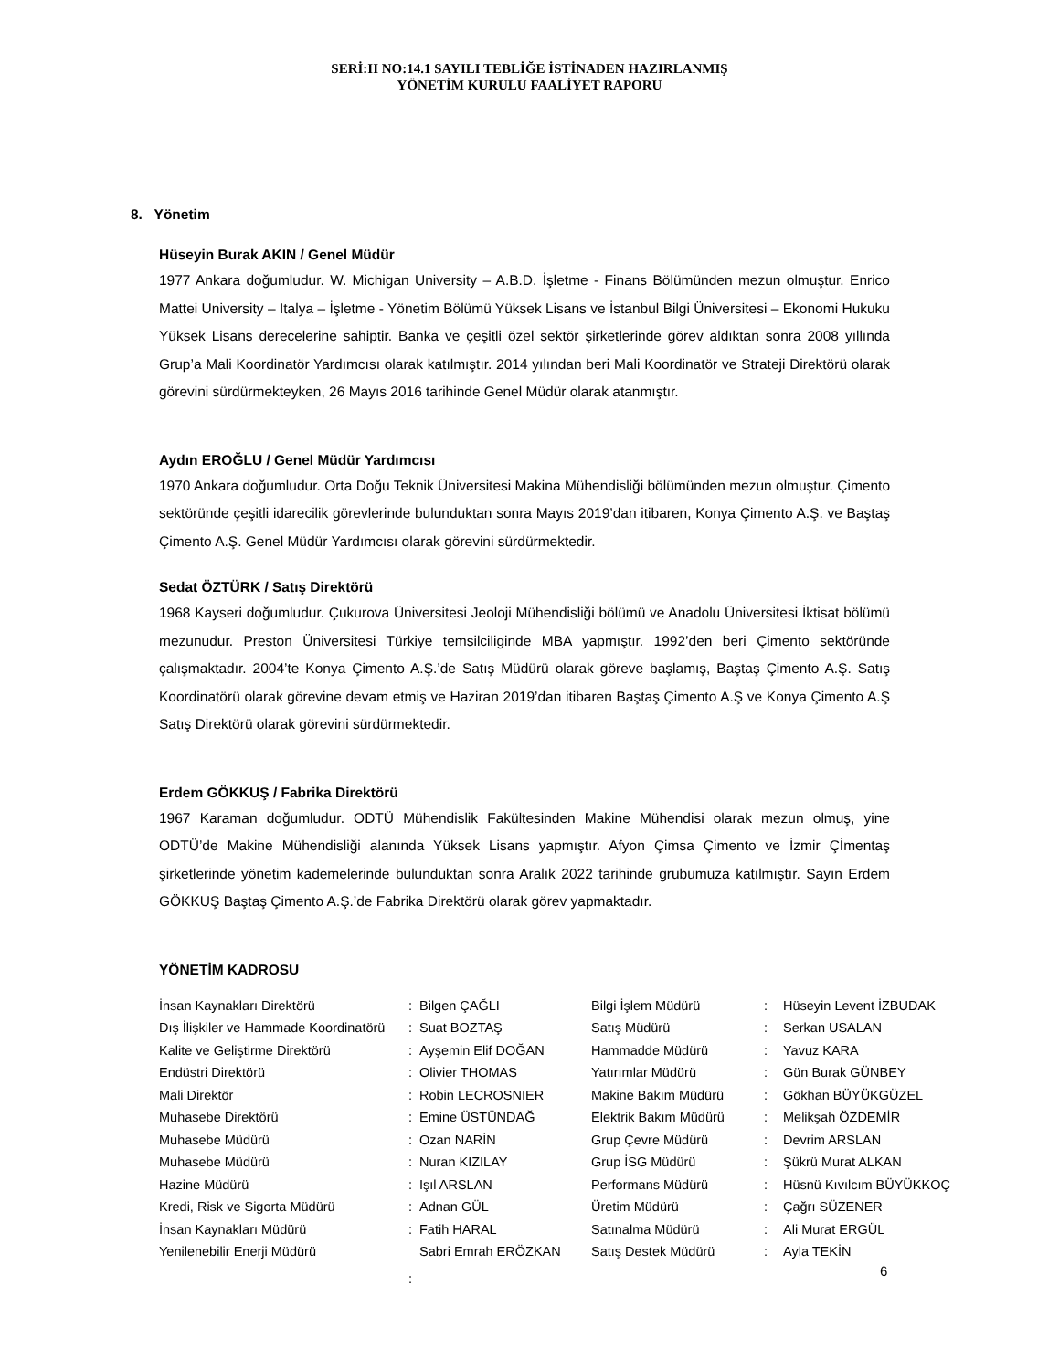SERİ:II NO:14.1 SAYILI TEBLİĞE İSTİNADEN HAZIRLANMIŞ
YÖNETİM KURULU FAALİYET RAPORU
8. Yönetim
Hüseyin Burak AKIN / Genel Müdür
1977 Ankara doğumludur. W. Michigan University – A.B.D. İşletme - Finans Bölümünden mezun olmuştur. Enrico Mattei University – Italya – İşletme - Yönetim Bölümü Yüksek Lisans ve İstanbul Bilgi Üniversitesi – Ekonomi Hukuku Yüksek Lisans derecelerine sahiptir. Banka ve çeşitli özel sektör şirketlerinde görev aldıktan sonra 2008 yıllında Grup’a Mali Koordinatör Yardımcısı olarak katılmıştır. 2014 yılından beri Mali Koordinatör ve Strateji Direktörü olarak görevini sürdürmekteyken, 26 Mayıs 2016 tarihinde Genel Müdür olarak atanmıştır.
Aydın EROĞLU / Genel Müdür Yardımcısı
1970 Ankara doğumludur. Orta Doğu Teknik Üniversitesi Makina Mühendisliği bölümünden mezun olmuştur. Çimento sektöründe çeşitli idarecilik görevlerinde bulunduktan sonra Mayıs 2019’dan itibaren, Konya Çimento A.Ş. ve Baştaş Çimento A.Ş. Genel Müdür Yardımcısı olarak görevini sürdürmektedir.
Sedat ÖZTÜRK / Satış Direktörü
1968 Kayseri doğumludur. Çukurova Üniversitesi Jeoloji Mühendisliği bölümü ve Anadolu Üniversitesi İktisat bölümü mezunudur. Preston Üniversitesi Türkiye temsilciliginde MBA yapmıştır. 1992’den beri Çimento sektöründe çalışmaktadır. 2004’te Konya Çimento A.Ş.’de Satış Müdürü olarak göreve başlamış, Baştaş Çimento A.Ş. Satış Koordinatörü olarak görevine devam etmiş ve Haziran 2019’dan itibaren Baştaş Çimento A.Ş ve Konya Çimento A.Ş Satış Direktörü olarak görevini sürdürmektedir.
Erdem GÖKKUŞ / Fabrika Direktörü
1967 Karaman doğumludur. ODTÜ Mühendislik Fakültesinden Makine Mühendisi olarak mezun olmuş, yine ODTÜ’de Makine Mühendisliği alanında Yüksek Lisans yapmıştır. Afyon Çimsa Çimento ve İzmir Çİmentaş şirketlerinde yönetim kademelerinde bulunduktan sonra Aralık 2022 tarihinde grubumuza katılmıştır. Sayın Erdem GÖKKUŞ Baştaş Çimento A.Ş.’de Fabrika Direktörü olarak görev yapmaktadır.
YÖNETİM KADROSU
| İnsan Kaynakları Direktörü | : | Bilgen ÇAĞLI | Bilgi İşlem Müdürü | : | Hüseyin Levent İZBUDAK |
| Dış İlişkiler ve Hammade Koordinatörü | : | Suat BOZTAŞ | Satış Müdürü | : | Serkan USALAN |
| Kalite ve Geliştirme Direktörü | : | Ayşemin Elif DOĞAN | Hammadde Müdürü | : | Yavuz KARA |
| Endüstri Direktörü | : | Olivier THOMAS | Yatırımlar Müdürü | : | Gün Burak GÜNBEY |
| Mali Direktör | : | Robin LECROSNIER | Makine Bakım Müdürü | : | Gökhan BÜYÜKGÜZEL |
| Muhasebe Direktörü | : | Emine ÜSTÜNDAĞ | Elektrik Bakım Müdürü | : | Melikşah ÖZDEMİR |
| Muhasebe Müdürü | : | Ozan NARİN | Grup Çevre Müdürü | : | Devrim ARSLAN |
| Muhasebe Müdürü | : | Nuran KIZILAY | Grup İSG Müdürü | : | Şükrü Murat ALKAN |
| Hazine Müdürü | : | Işıl ARSLAN | Performans Müdürü | : | Hüsnü Kıvılcım BÜYÜKKOÇ |
| Kredi, Risk ve Sigorta Müdürü | : | Adnan GÜL | Üretim Müdürü | : | Çağrı SÜZENER |
| İnsan Kaynakları Müdürü | : | Fatih HARAL | Satınalma Müdürü | : | Ali Murat ERGÜL |
| Yenilenebilir Enerji Müdürü | : | Sabri Emrah ERÖZKAN | Satış Destek Müdürü | : | Ayla TEKİN |
6